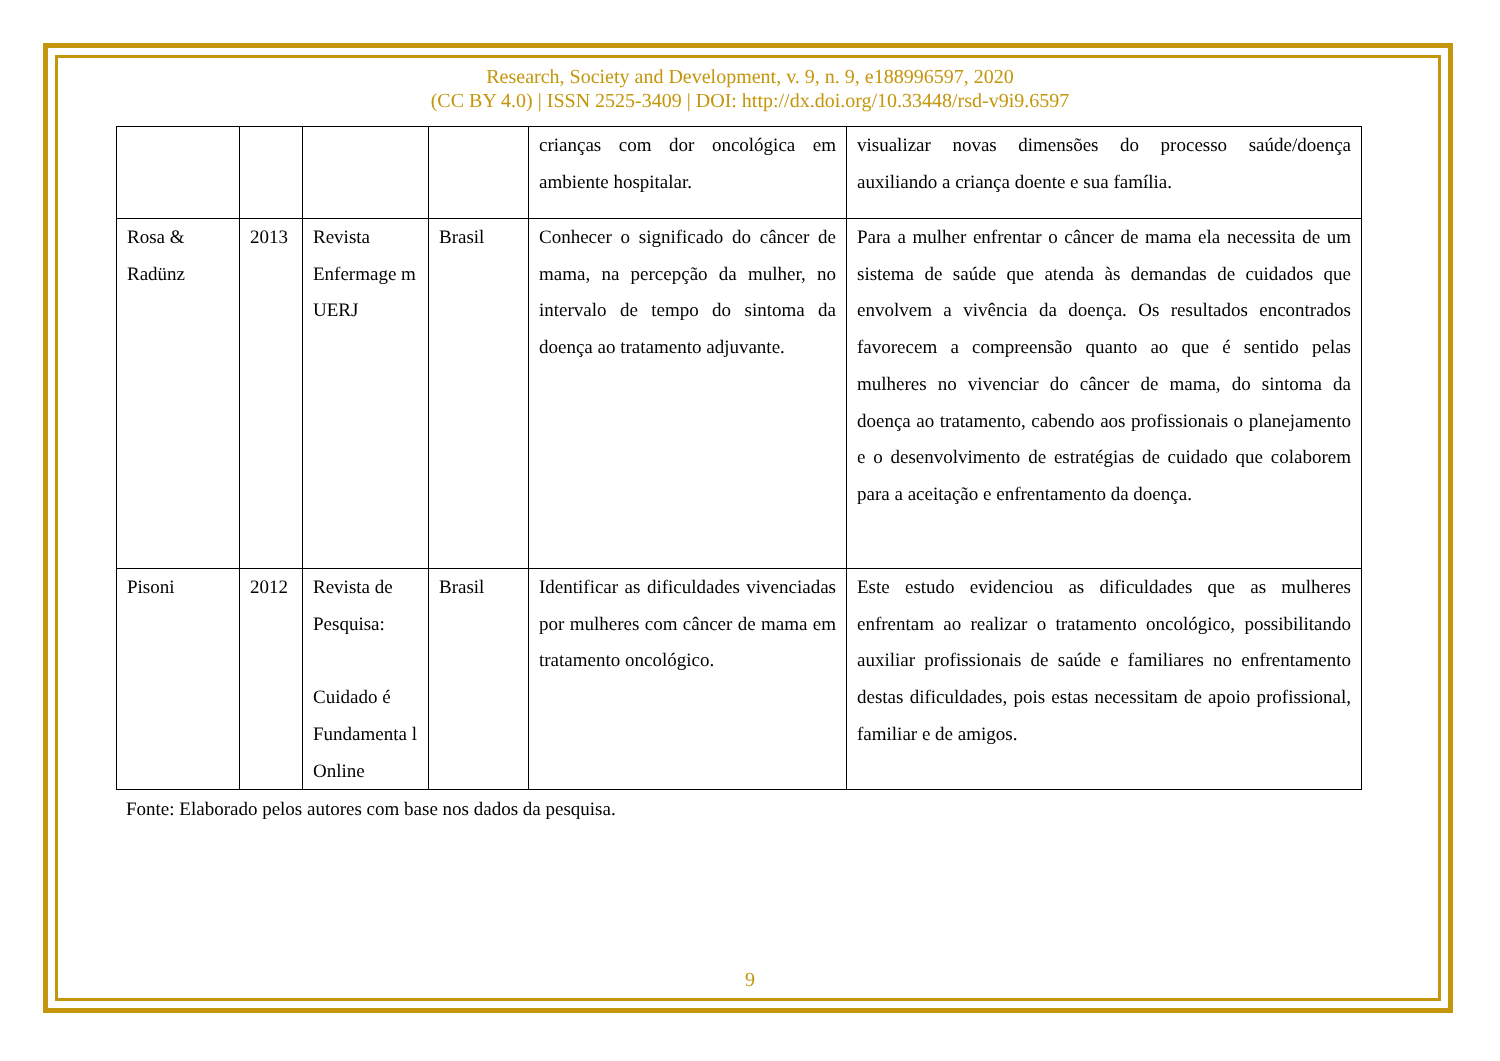Research, Society and Development, v. 9, n. 9, e188996597, 2020
(CC BY 4.0) | ISSN 2525-3409 | DOI: http://dx.doi.org/10.33448/rsd-v9i9.6597
| | | | | crianças com dor oncológica em ambiente hospitalar. | visualizar novas dimensões do processo saúde/doença auxiliando a criança doente e sua família. |
| Rosa & Radünz | 2013 | Revista Enfermage m UERJ | Brasil | Conhecer o significado do câncer de mama, na percepção da mulher, no intervalo de tempo do sintoma da doença ao tratamento adjuvante. | Para a mulher enfrentar o câncer de mama ela necessita de um sistema de saúde que atenda às demandas de cuidados que envolvem a vivência da doença. Os resultados encontrados favorecem a compreensão quanto ao que é sentido pelas mulheres no vivenciar do câncer de mama, do sintoma da doença ao tratamento, cabendo aos profissionais o planejamento e o desenvolvimento de estratégias de cuidado que colaborem para a aceitação e enfrentamento da doença. |
| Pisoni | 2012 | Revista de Pesquisa: Cuidado é Fundamenta l Online | Brasil | Identificar as dificuldades vivenciadas por mulheres com câncer de mama em tratamento oncológico. | Este estudo evidenciou as dificuldades que as mulheres enfrentam ao realizar o tratamento oncológico, possibilitando auxiliar profissionais de saúde e familiares no enfrentamento destas dificuldades, pois estas necessitam de apoio profissional, familiar e de amigos. |
Fonte: Elaborado pelos autores com base nos dados da pesquisa.
9